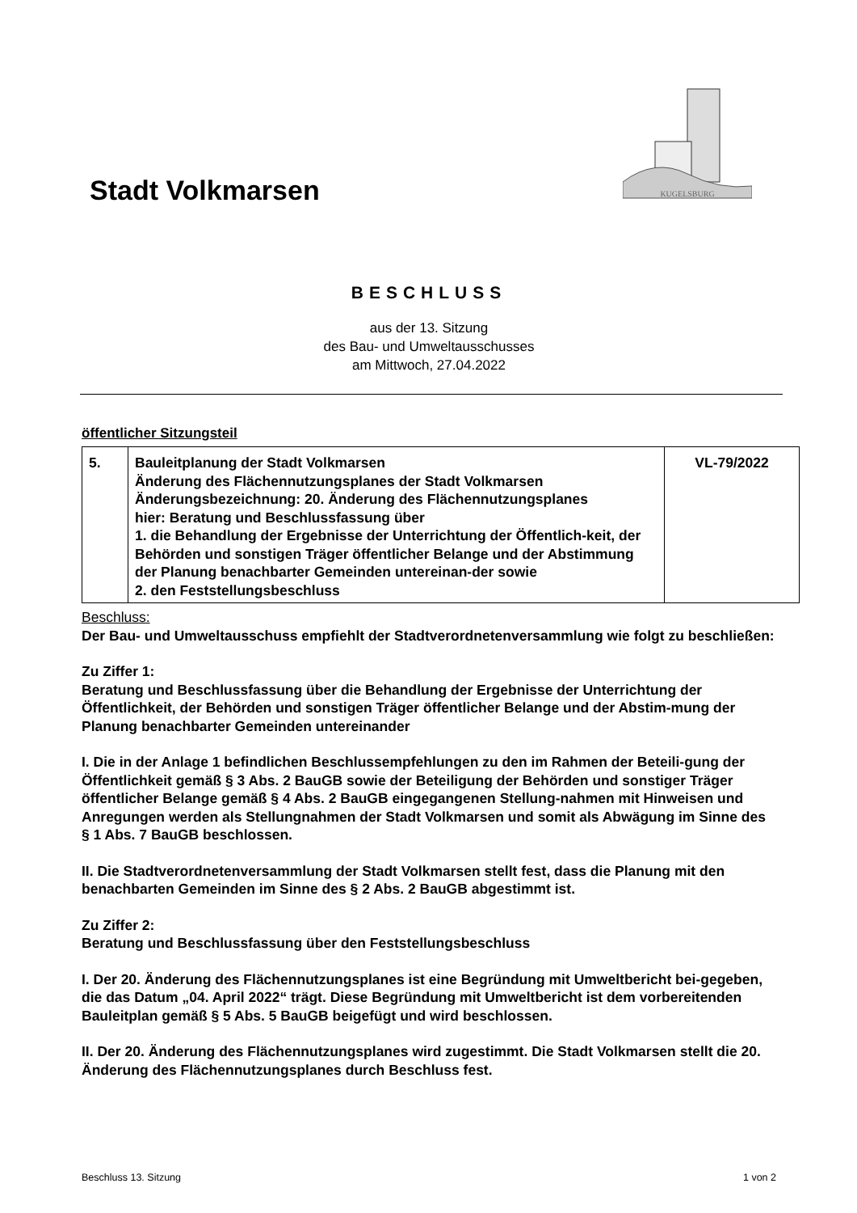Stadt Volkmarsen
KUGELSBURG
BESCHLUSS
aus der 13. Sitzung
des Bau- und Umweltausschusses
am Mittwoch, 27.04.2022
öffentlicher Sitzungsteil
| 5. | Bauleitplanung der Stadt Volkmarsen Änderung des Flächennutzungsplanes der Stadt Volkmarsen Änderungsbezeichnung: 20. Änderung des Flächennutzungsplanes hier: Beratung und Beschlussfassung über 1. die Behandlung der Ergebnisse der Unterrichtung der Öffentlich-keit, der Behörden und sonstigen Träger öffentlicher Belange und der Abstimmung der Planung benachbarter Gemeinden untereinan-der sowie 2. den Feststellungsbeschluss | VL-79/2022 |
Beschluss:
Der Bau- und Umweltausschuss empfiehlt der Stadtverordnetenversammlung wie folgt zu beschließen:
Zu Ziffer 1:
Beratung und Beschlussfassung über die Behandlung der Ergebnisse der Unterrichtung der Öffentlichkeit, der Behörden und sonstigen Träger öffentlicher Belange und der Abstim-mung der Planung benachbarter Gemeinden untereinander
I. Die in der Anlage 1 befindlichen Beschlussempfehlungen zu den im Rahmen der Beteili-gung der Öffentlichkeit gemäß § 3 Abs. 2 BauGB sowie der Beteiligung der Behörden und sonstiger Träger öffentlicher Belange gemäß § 4 Abs. 2 BauGB eingegangenen Stellung-nahmen mit Hinweisen und Anregungen werden als Stellungnahmen der Stadt Volkmarsen und somit als Abwägung im Sinne des § 1 Abs. 7 BauGB beschlossen.
II. Die Stadtverordnetenversammlung der Stadt Volkmarsen stellt fest, dass die Planung mit den benachbarten Gemeinden im Sinne des § 2 Abs. 2 BauGB abgestimmt ist.
Zu Ziffer 2:
Beratung und Beschlussfassung über den Feststellungsbeschluss
I. Der 20. Änderung des Flächennutzungsplanes ist eine Begründung mit Umweltbericht bei-gegeben, die das Datum „04. April 2022“ trägt. Diese Begründung mit Umweltbericht ist dem vorbereitenden Bauleitplan gemäß § 5 Abs. 5 BauGB beigefügt und wird beschlossen.
II. Der 20. Änderung des Flächennutzungsplanes wird zugestimmt. Die Stadt Volkmarsen stellt die 20. Änderung des Flächennutzungsplanes durch Beschluss fest.
Beschluss 13. Sitzung 1 von 2